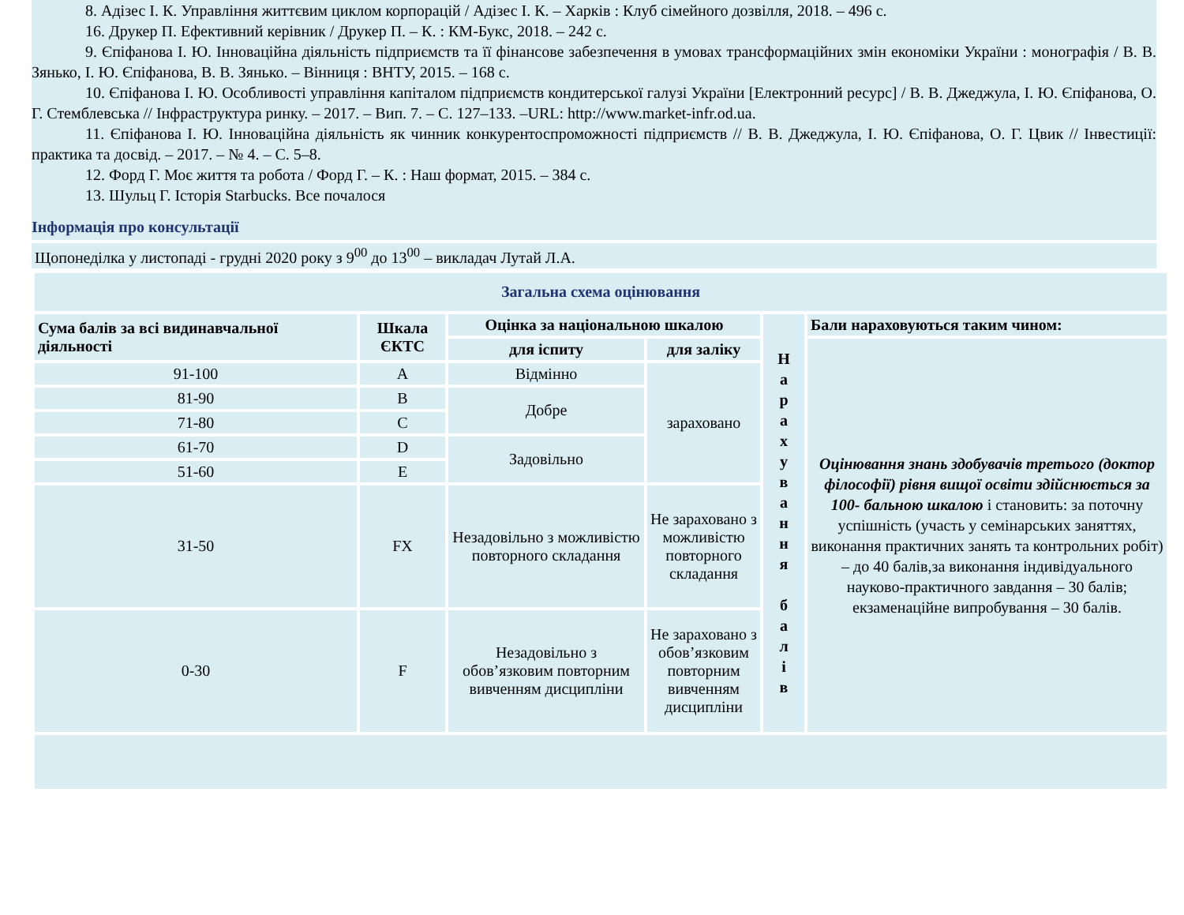8. Адізес І. К. Управління життєвим циклом корпорацій / Адізес І. К. – Харків : Клуб сімейного дозвілля, 2018. – 496 с.
16. Друкер П. Ефективний керівник / Друкер П. – К. : КМ-Букс, 2018. – 242 с.
9. Єпіфанова І. Ю. Інноваційна діяльність підприємств та її фінансове забезпечення в умовах трансформаційних змін економіки України : монографія / В. В. Зянько, І. Ю. Єпіфанова, В. В. Зянько. – Вінниця : ВНТУ, 2015. – 168 с.
10. Єпіфанова І. Ю. Особливості управління капіталом підприємств кондитерської галузі України [Електронний ресурс] / В. В. Джеджула, І. Ю. Єпіфанова, О. Г. Стемблевська // Інфраструктура ринку. – 2017. – Вип. 7. – С. 127–133. –URL: http://www.market-infr.od.ua.
11. Єпіфанова І. Ю. Інноваційна діяльність як чинник конкурентоспроможності підприємств // В. В. Джеджула, І. Ю. Єпіфанова, О. Г. Цвик // Інвестиції: практика та досвід. – 2017. – № 4. – С. 5–8.
12. Форд Г. Моє життя та робота / Форд Г. – К. : Наш формат, 2015. – 384 с.
13. Шульц Г. Історія Starbucks. Все почалося
Інформація про консультації
Щопонеділка у листопаді - грудні 2020 року з 9<sup>00</sup> до 13<sup>00</sup> – викладач Лутай Л.А.
| Загальна схема оцінювання | | | | | |
| Сума балів за всі видинавчальної діяльності | Шкала ЄКТС | Оцінка за національною шкалою | | Н а р а х у в а н н я б а л і в | Бали нараховуються таким чином: |
| | | для іспиту | для заліку | | Оцінювання знань здобувачів третього (доктор філософії) рівня вищої освіти здійснюється за 100- бальною шкалою і становить: за поточну успішність (участь у семінарських заняттях, виконання практичних занять та контрольних робіт) – до 40 балів,за виконання індивідуального науково-практичного завдання – 30 балів; екзаменаційне випробування – 30 балів. |
| 91-100 | A | Відмінно | зараховано | | |
| 81-90 | B | Добре | | | |
| 71-80 | C | | | | |
| 61-70 | D | Задовільно | | | |
| 51-60 | E | | | | |
| 31-50 | FX | Незадовільно з можливістю повторного складання | Не зараховано з можливістю повторного складання | | |
| 0-30 | F | Незадовільно з обов’язковим повторним вивченням дисципліни | Не зараховано з обов’язковим повторним вивченням дисципліни | | |